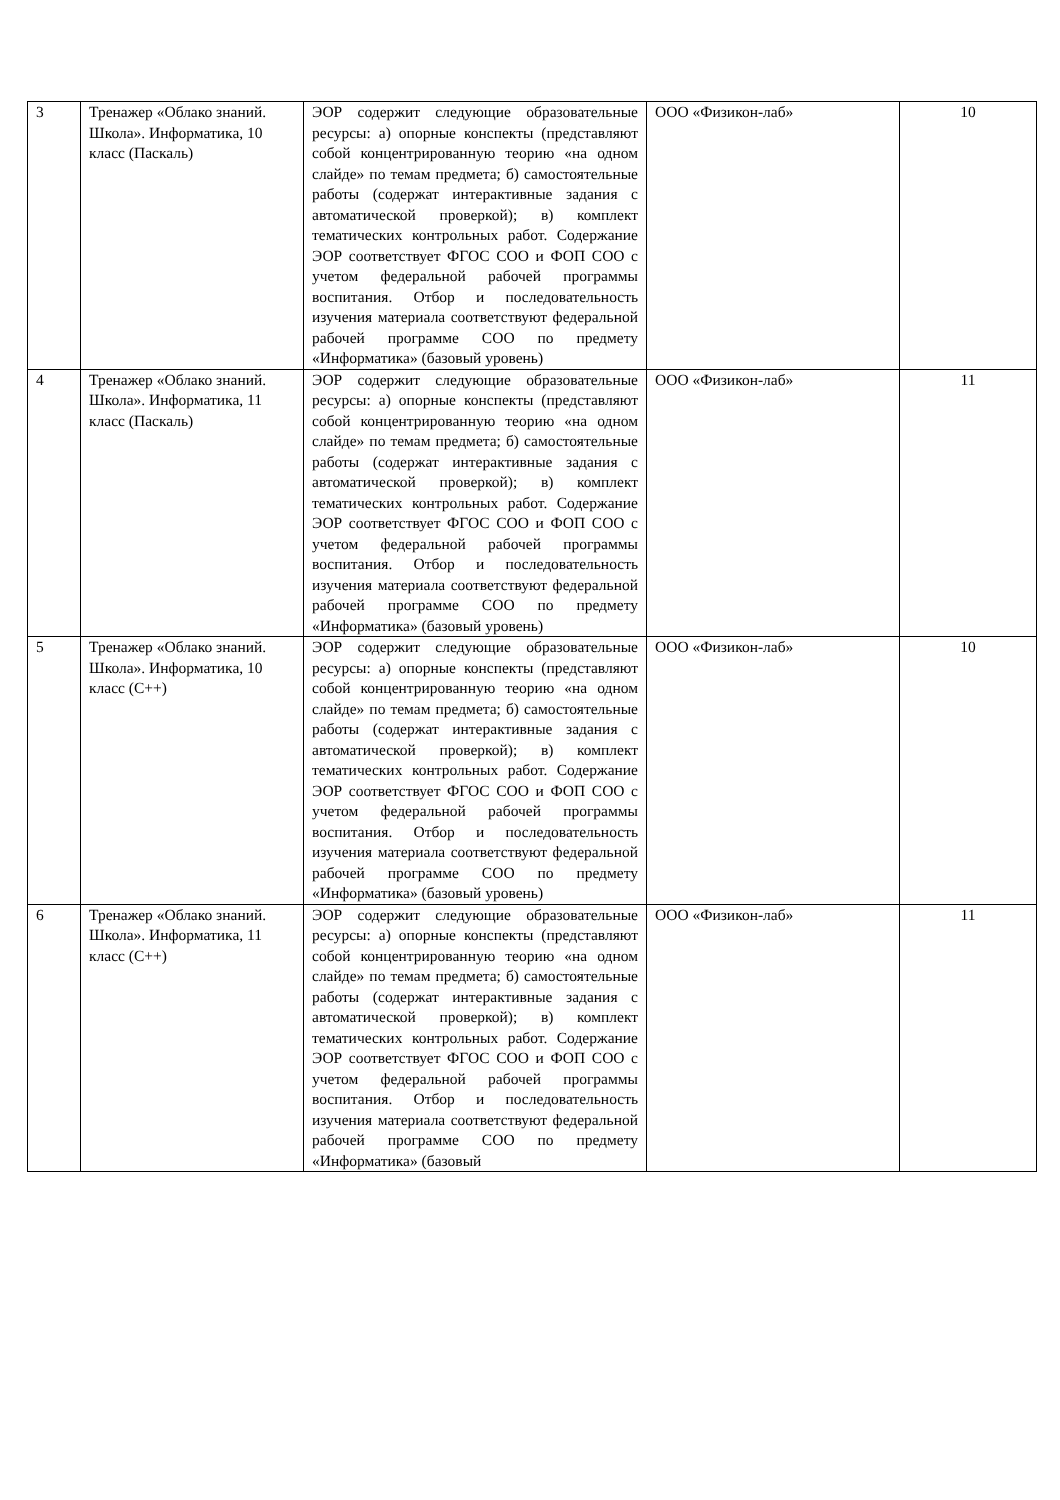| 3 | Тренажер «Облако знаний. Школа». Информатика, 10 класс (Паскаль) | ЭОР содержит следующие образовательные ресурсы: а) опорные конспекты (представляют собой концентрированную теорию «на одном слайде» по темам предмета; б) самостоятельные работы (содержат интерактивные задания с автоматической проверкой); в) комплект тематических контрольных работ. Содержание ЭОР соответствует ФГОС СОО и ФОП СОО с учетом федеральной рабочей программы воспитания. Отбор и последовательность изучения материала соответствуют федеральной рабочей программе СОО по предмету «Информатика» (базовый уровень) | ООО «Физикон-лаб» | 10 |
| 4 | Тренажер «Облако знаний. Школа». Информатика, 11 класс (Паскаль) | ЭОР содержит следующие образовательные ресурсы: а) опорные конспекты (представляют собой концентрированную теорию «на одном слайде» по темам предмета; б) самостоятельные работы (содержат интерактивные задания с автоматической проверкой); в) комплект тематических контрольных работ. Содержание ЭОР соответствует ФГОС СОО и ФОП СОО с учетом федеральной рабочей программы воспитания. Отбор и последовательность изучения материала соответствуют федеральной рабочей программе СОО по предмету «Информатика» (базовый уровень) | ООО «Физикон-лаб» | 11 |
| 5 | Тренажер «Облако знаний. Школа». Информатика, 10 класс (С++) | ЭОР содержит следующие образовательные ресурсы: а) опорные конспекты (представляют собой концентрированную теорию «на одном слайде» по темам предмета; б) самостоятельные работы (содержат интерактивные задания с автоматической проверкой); в) комплект тематических контрольных работ. Содержание ЭОР соответствует ФГОС СОО и ФОП СОО с учетом федеральной рабочей программы воспитания. Отбор и последовательность изучения материала соответствуют федеральной рабочей программе СОО по предмету «Информатика» (базовый уровень) | ООО «Физикон-лаб» | 10 |
| 6 | Тренажер «Облако знаний. Школа». Информатика, 11 класс (С++) | ЭОР содержит следующие образовательные ресурсы: а) опорные конспекты (представляют собой концентрированную теорию «на одном слайде» по темам предмета; б) самостоятельные работы (содержат интерактивные задания с автоматической проверкой); в) комплект тематических контрольных работ. Содержание ЭОР соответствует ФГОС СОО и ФОП СОО с учетом федеральной рабочей программы воспитания. Отбор и последовательность изучения материала соответствуют федеральной рабочей программе СОО по предмету «Информатика» (базовый | ООО «Физикон-лаб» | 11 |